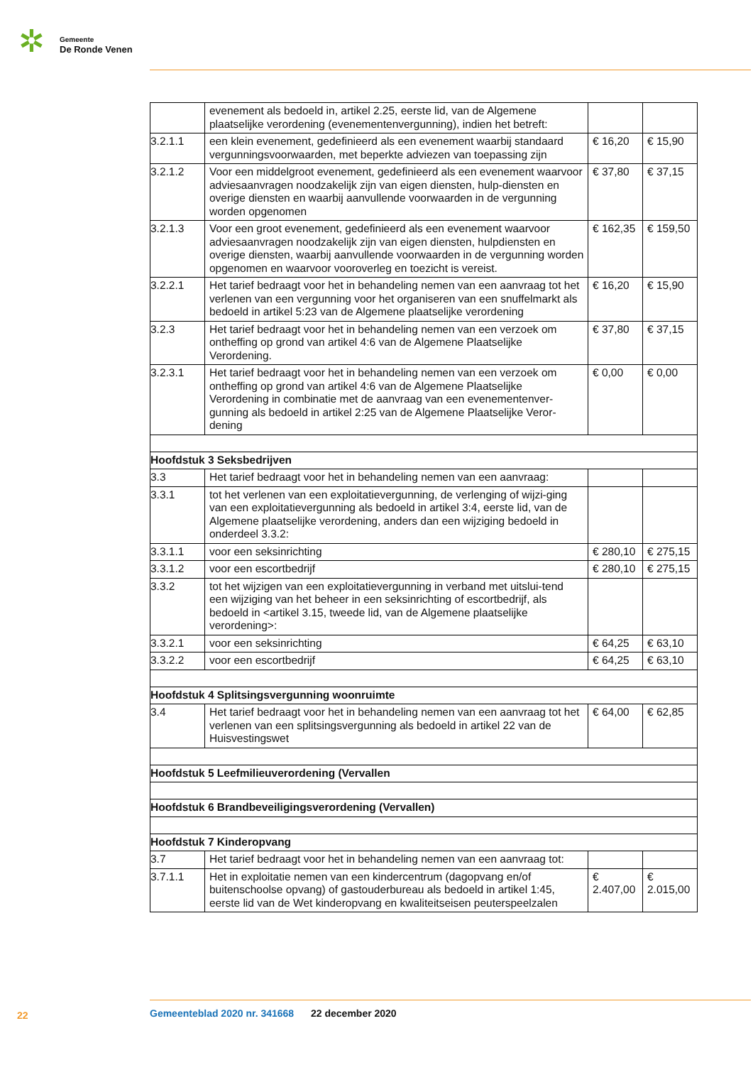✲
Gemeente
De Ronde Venen
| | evenement als bedoeld in, artikel 2.25, eerste lid, van de Algemene plaatselijke verordening (evenementenvergunning), indien het betreft: | | |
| 3.2.1.1 | een klein evenement, gedefinieerd als een evenement waarbij standaard vergunningsvoorwaarden, met beperkte adviezen van toepassing zijn | € 16,20 | € 15,90 |
| 3.2.1.2 | Voor een middelgroot evenement, gedefinieerd als een evenement waarvoor adviesaanvragen noodzakelijk zijn van eigen diensten, hulp-diensten en overige diensten en waarbij aanvullende voorwaarden in de vergunning worden opgenomen | € 37,80 | € 37,15 |
| 3.2.1.3 | Voor een groot evenement, gedefinieerd als een evenement waarvoor adviesaanvragen noodzakelijk zijn van eigen diensten, hulpdiensten en overige diensten, waarbij aanvullende voorwaarden in de vergunning worden opgenomen en waarvoor vooroverleg en toezicht is vereist. | € 162,35 | € 159,50 |
| 3.2.2.1 | Het tarief bedraagt voor het in behandeling nemen van een aanvraag tot het verlenen van een vergunning voor het organiseren van een snuffelmarkt als bedoeld in artikel 5:23 van de Algemene plaatselijke verordening | € 16,20 | € 15,90 |
| 3.2.3 | Het tarief bedraagt voor het in behandeling nemen van een verzoek om ontheffing op grond van artikel 4:6 van de Algemene Plaatselijke Verordening. | € 37,80 | € 37,15 |
| 3.2.3.1 | Het tarief bedraagt voor het in behandeling nemen van een verzoek om ontheffing op grond van artikel 4:6 van de Algemene Plaatselijke Verordening in combinatie met de aanvraag van een evenementenver-gunning als bedoeld in artikel 2:25 van de Algemene Plaatselijke Veror-dening | € 0,00 | € 0,00 |
| Hoofdstuk 3 Seksbedrijven | | | |
| 3.3 | Het tarief bedraagt voor het in behandeling nemen van een aanvraag: | | |
| 3.3.1 | tot het verlenen van een exploitatievergunning, de verlenging of wijzi-ging van een exploitatievergunning als bedoeld in artikel 3:4, eerste lid, van de Algemene plaatselijke verordening, anders dan een wijziging bedoeld in onderdeel 3.3.2: | | |
| 3.3.1.1 | voor een seksinrichting | € 280,10 | € 275,15 |
| 3.3.1.2 | voor een escortbedrijf | € 280,10 | € 275,15 |
| 3.3.2 | tot het wijzigen van een exploitatievergunning in verband met uitslui-tend een wijziging van het beheer in een seksinrichting of escortbedrijf, als bedoeld in <artikel 3.15, tweede lid, van de Algemene plaatselijke verordening>: | | |
| 3.3.2.1 | voor een seksinrichting | € 64,25 | € 63,10 |
| 3.3.2.2 | voor een escortbedrijf | € 64,25 | € 63,10 |
| Hoofdstuk 4 Splitsingsvergunning woonruimte | | | |
| 3.4 | Het tarief bedraagt voor het in behandeling nemen van een aanvraag tot het verlenen van een splitsingsvergunning als bedoeld in artikel 22 van de Huisvestingswet | € 64,00 | € 62,85 |
| Hoofdstuk 5 Leefmilieuverordening (Vervallen | | | |
| Hoofdstuk 6 Brandbeveiligingsverordening (Vervallen) | | | |
| Hoofdstuk 7 Kinderopvang | | | |
| 3.7 | Het tarief bedraagt voor het in behandeling nemen van een aanvraag tot: | | |
| 3.7.1.1 | Het in exploitatie nemen van een kindercentrum (dagopvang en/of buitenschoolse opvang) of gastouderbureau als bedoeld in artikel 1:45, eerste lid van de Wet kinderopvang en kwaliteitseisen peuterspeelzalen | € 2.407,00 | € 2.015,00 |
22
Gemeenteblad 2020 nr. 341668 22 december 2020